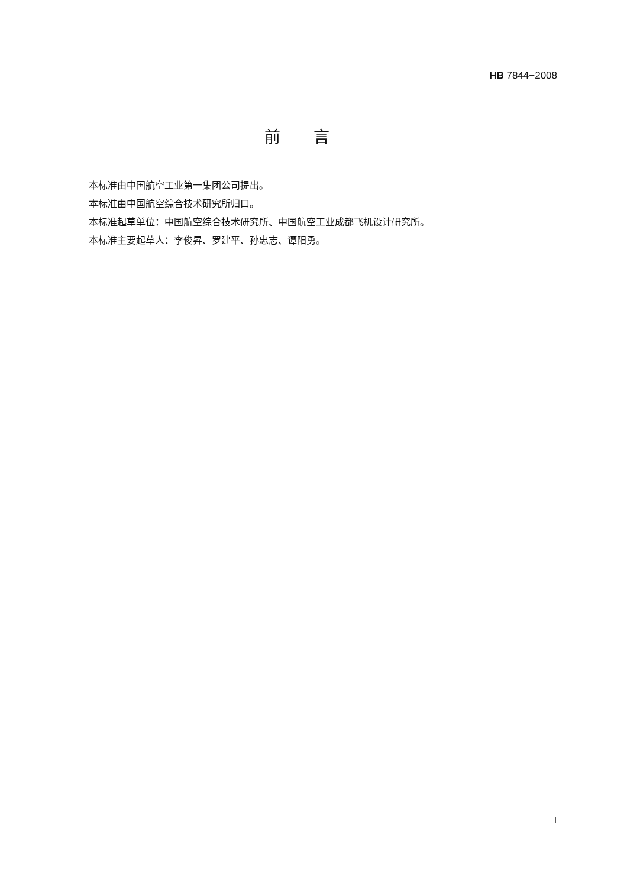HB 7844−2008
前言
本标准由中国航空工业第一集团公司提出。
本标准由中国航空综合技术研究所归口。
本标准起草单位：中国航空综合技术研究所、中国航空工业成都飞机设计研究所。
本标准主要起草人：李俊昇、罗建平、孙忠志、谭阳勇。
I